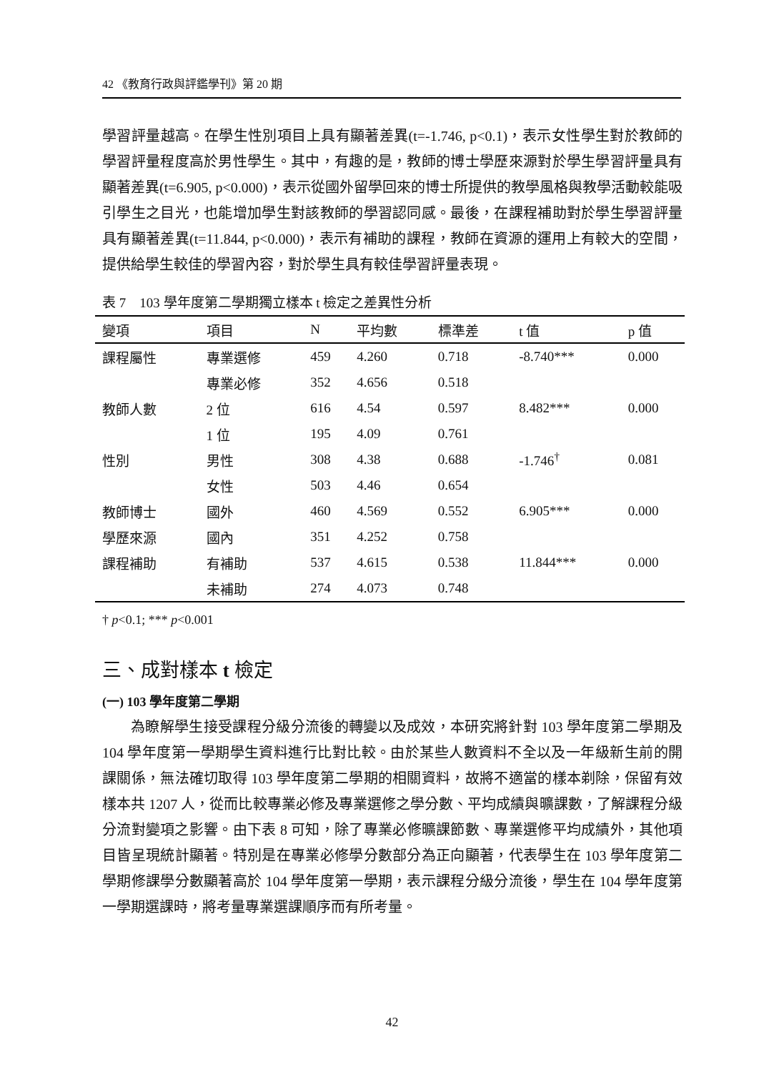42 《教育行政與評鑑學刊》第 20 期
學習評量越高。在學生性別項目上具有顯著差異(t=-1.746, p<0.1)，表示女性學生對於教師的學習評量程度高於男性學生。其中，有趣的是，教師的博士學歷來源對於學生學習評量具有顯著差異(t=6.905, p<0.000)，表示從國外留學回來的博士所提供的教學風格與教學活動較能吸引學生之目光，也能增加學生對該教師的學習認同感。最後，在課程補助對於學生學習評量具有顯著差異(t=11.844, p<0.000)，表示有補助的課程，教師在資源的運用上有較大的空間，提供給學生較佳的學習內容，對於學生具有較佳學習評量表現。
表 7　103 學年度第二學期獨立樣本 t 檢定之差異性分析
| 變項 | 項目 | N | 平均數 | 標準差 | t 值 | p 值 |
| --- | --- | --- | --- | --- | --- | --- |
| 課程屬性 | 專業選修 | 459 | 4.260 | 0.718 | -8.740*** | 0.000 |
| | 專業必修 | 352 | 4.656 | 0.518 | | |
| 教師人數 | 2 位 | 616 | 4.54 | 0.597 | 8.482*** | 0.000 |
| | 1 位 | 195 | 4.09 | 0.761 | | |
| 性別 | 男性 | 308 | 4.38 | 0.688 | -1.746<sup>†</sup> | 0.081 |
| | 女性 | 503 | 4.46 | 0.654 | | |
| 教師博士 | 國外 | 460 | 4.569 | 0.552 | 6.905*** | 0.000 |
| 學歷來源 | 國內 | 351 | 4.252 | 0.758 | | |
| 課程補助 | 有補助 | 537 | 4.615 | 0.538 | 11.844*** | 0.000 |
| | 未補助 | 274 | 4.073 | 0.748 | | |
† p<0.1; *** p<0.001
三、成對樣本 t 檢定
(一) 103 學年度第二學期
為瞭解學生接受課程分級分流後的轉變以及成效，本研究將針對 103 學年度第二學期及 104 學年度第一學期學生資料進行比對比較。由於某些人數資料不全以及一年級新生前的開課關係，無法確切取得 103 學年度第二學期的相關資料，故將不適當的樣本剃除，保留有效樣本共 1207 人，從而比較專業必修及專業選修之學分數、平均成績與曠課數，了解課程分級分流對變項之影響。由下表 8 可知，除了專業必修曠課節數、專業選修平均成績外，其他項目皆呈現統計顯著。特別是在專業必修學分數部分為正向顯著，代表學生在 103 學年度第二學期修課學分數顯著高於 104 學年度第一學期，表示課程分級分流後，學生在 104 學年度第一學期選課時，將考量專業選課順序而有所考量。
42